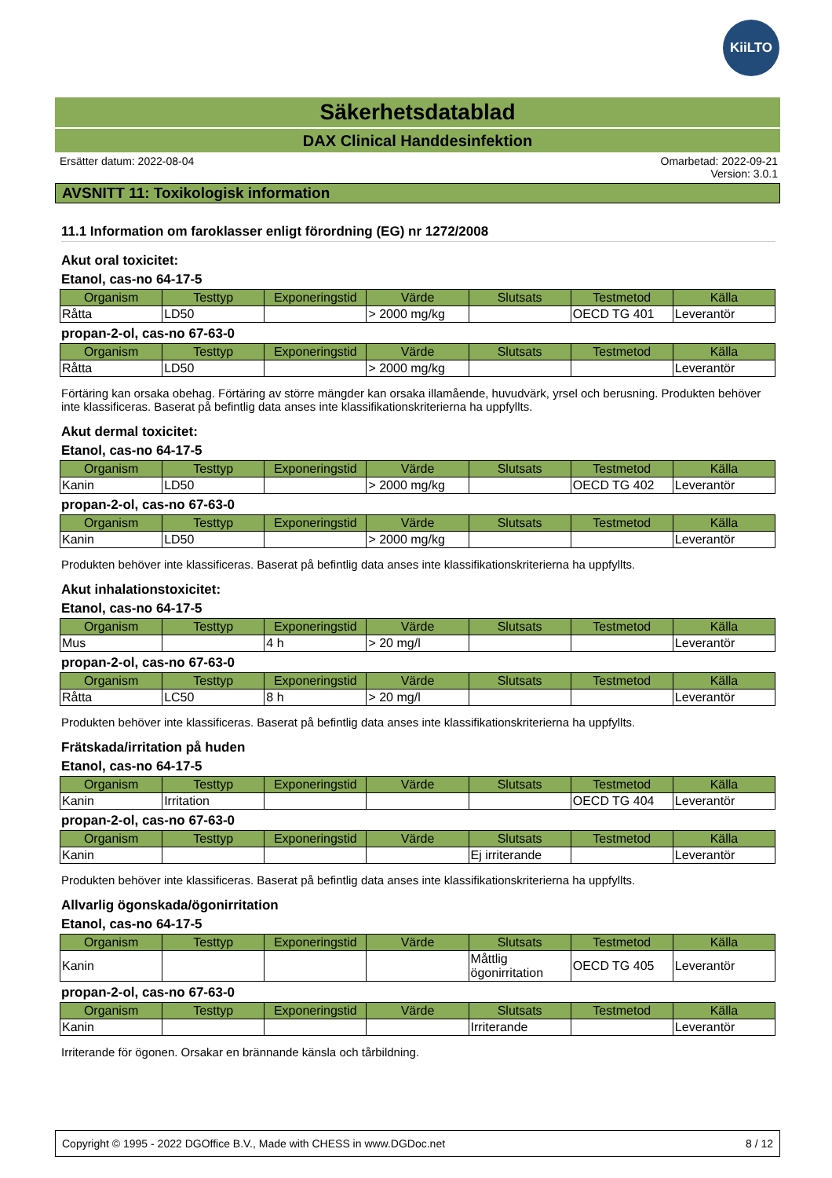KiiLTO
Säkerhetsdatablad
DAX Clinical Handdesinfektion
Ersätter datum: 2022-08-04 Omarbetad: 2022-09-21
Version: 3.0.1
AVSNITT 11: Toxikologisk information
11.1 Information om faroklasser enligt förordning (EG) nr 1272/2008
Akut oral toxicitet:
Etanol, cas-no 64-17-5
| Organism | Testtyp | Exponeringstid | Värde | Slutsats | Testmetod | Källa |
| --- | --- | --- | --- | --- | --- | --- |
| Råtta | LD50 | | > 2000 mg/kg | | OECD TG 401 | Leverantör |
propan-2-ol, cas-no 67-63-0
| Organism | Testtyp | Exponeringstid | Värde | Slutsats | Testmetod | Källa |
| --- | --- | --- | --- | --- | --- | --- |
| Råtta | LD50 | | > 2000 mg/kg | | | Leverantör |
Förtäring kan orsaka obehag. Förtäring av större mängder kan orsaka illamående, huvudvärk, yrsel och berusning. Produkten behöver inte klassificeras. Baserat på befintlig data anses inte klassifikationskriterierna ha uppfyllts.
Akut dermal toxicitet:
Etanol, cas-no 64-17-5
| Organism | Testtyp | Exponeringstid | Värde | Slutsats | Testmetod | Källa |
| --- | --- | --- | --- | --- | --- | --- |
| Kanin | LD50 | | > 2000 mg/kg | | OECD TG 402 | Leverantör |
propan-2-ol, cas-no 67-63-0
| Organism | Testtyp | Exponeringstid | Värde | Slutsats | Testmetod | Källa |
| --- | --- | --- | --- | --- | --- | --- |
| Kanin | LD50 | | > 2000 mg/kg | | | Leverantör |
Produkten behöver inte klassificeras. Baserat på befintlig data anses inte klassifikationskriterierna ha uppfyllts.
Akut inhalationstoxicitet:
Etanol, cas-no 64-17-5
| Organism | Testtyp | Exponeringstid | Värde | Slutsats | Testmetod | Källa |
| --- | --- | --- | --- | --- | --- | --- |
| Mus | | 4 h | > 20 mg/l | | | Leverantör |
propan-2-ol, cas-no 67-63-0
| Organism | Testtyp | Exponeringstid | Värde | Slutsats | Testmetod | Källa |
| --- | --- | --- | --- | --- | --- | --- |
| Råtta | LC50 | 8 h | > 20 mg/l | | | Leverantör |
Produkten behöver inte klassificeras. Baserat på befintlig data anses inte klassifikationskriterierna ha uppfyllts.
Frätskada/irritation på huden
Etanol, cas-no 64-17-5
| Organism | Testtyp | Exponeringstid | Värde | Slutsats | Testmetod | Källa |
| --- | --- | --- | --- | --- | --- | --- |
| Kanin | Irritation | | | | OECD TG 404 | Leverantör |
propan-2-ol, cas-no 67-63-0
| Organism | Testtyp | Exponeringstid | Värde | Slutsats | Testmetod | Källa |
| --- | --- | --- | --- | --- | --- | --- |
| Kanin | | | | Ej irriterande | | Leverantör |
Produkten behöver inte klassificeras. Baserat på befintlig data anses inte klassifikationskriterierna ha uppfyllts.
Allvarlig ögonskada/ögonirritation
Etanol, cas-no 64-17-5
| Organism | Testtyp | Exponeringstid | Värde | Slutsats | Testmetod | Källa |
| --- | --- | --- | --- | --- | --- | --- |
| Kanin | | | | Måttlig ögonirritation | OECD TG 405 | Leverantör |
propan-2-ol, cas-no 67-63-0
| Organism | Testtyp | Exponeringstid | Värde | Slutsats | Testmetod | Källa |
| --- | --- | --- | --- | --- | --- | --- |
| Kanin | | | | Irriterande | | Leverantör |
Irriterande för ögonen. Orsakar en brännande känsla och tårbildning.
Copyright © 1995 - 2022 DGOffice B.V., Made with CHESS in www.DGDoc.net 8 / 12